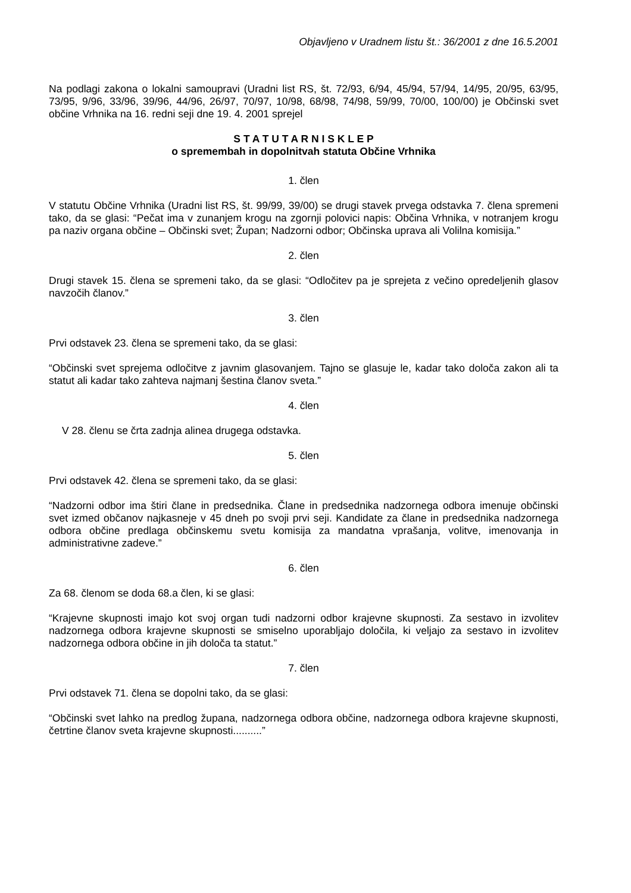Objavljeno v Uradnem listu št.: 36/2001 z dne 16.5.2001
Na podlagi zakona o lokalni samoupravi (Uradni list RS, št. 72/93, 6/94, 45/94, 57/94, 14/95, 20/95, 63/95, 73/95, 9/96, 33/96, 39/96, 44/96, 26/97, 70/97, 10/98, 68/98, 74/98, 59/99, 70/00, 100/00) je Občinski svet občine Vrhnika na 16. redni seji dne 19. 4. 2001 sprejel
S T A T U T A R N I S K L E P
o spremembah in dopolnitvah statuta Občine Vrhnika
1. člen
V statutu Občine Vrhnika (Uradni list RS, št. 99/99, 39/00) se drugi stavek prvega odstavka 7. člena spremeni tako, da se glasi: “Pečat ima v zunanjem krogu na zgornji polovici napis: Občina Vrhnika, v notranjem krogu pa naziv organa občine – Občinski svet; Župan; Nadzorni odbor; Občinska uprava ali Volilna komisija.”
2. člen
Drugi stavek 15. člena se spremeni tako, da se glasi: “Odločitev pa je sprejeta z večino opredeljenih glasov navzočih članov.”
3. člen
Prvi odstavek 23. člena se spremeni tako, da se glasi:
“Občinski svet sprejema odločitve z javnim glasovanjem. Tajno se glasuje le, kadar tako določa zakon ali ta statut ali kadar tako zahteva najmanj šestina članov sveta.”
4. člen
V 28. členu se črta zadnja alinea drugega odstavka.
5. člen
Prvi odstavek 42. člena se spremeni tako, da se glasi:
“Nadzorni odbor ima štiri člane in predsednika. Člane in predsednika nadzornega odbora imenuje občinski svet izmed občanov najkasneje v 45 dneh po svoji prvi seji. Kandidate za člane in predsednika nadzornega odbora občine predlaga občinskemu svetu komisija za mandatna vprašanja, volitve, imenovanja in administrativne zadeve.”
6. člen
Za 68. členom se doda 68.a člen, ki se glasi:
“Krajevne skupnosti imajo kot svoj organ tudi nadzorni odbor krajevne skupnosti. Za sestavo in izvolitev nadzornega odbora krajevne skupnosti se smiselno uporabljajo določila, ki veljajo za sestavo in izvolitev nadzornega odbora občine in jih določa ta statut.”
7. člen
Prvi odstavek 71. člena se dopolni tako, da se glasi:
“Občinski svet lahko na predlog župana, nadzornega odbora občine, nadzornega odbora krajevne skupnosti, četrtine članov sveta krajevne skupnosti..........”